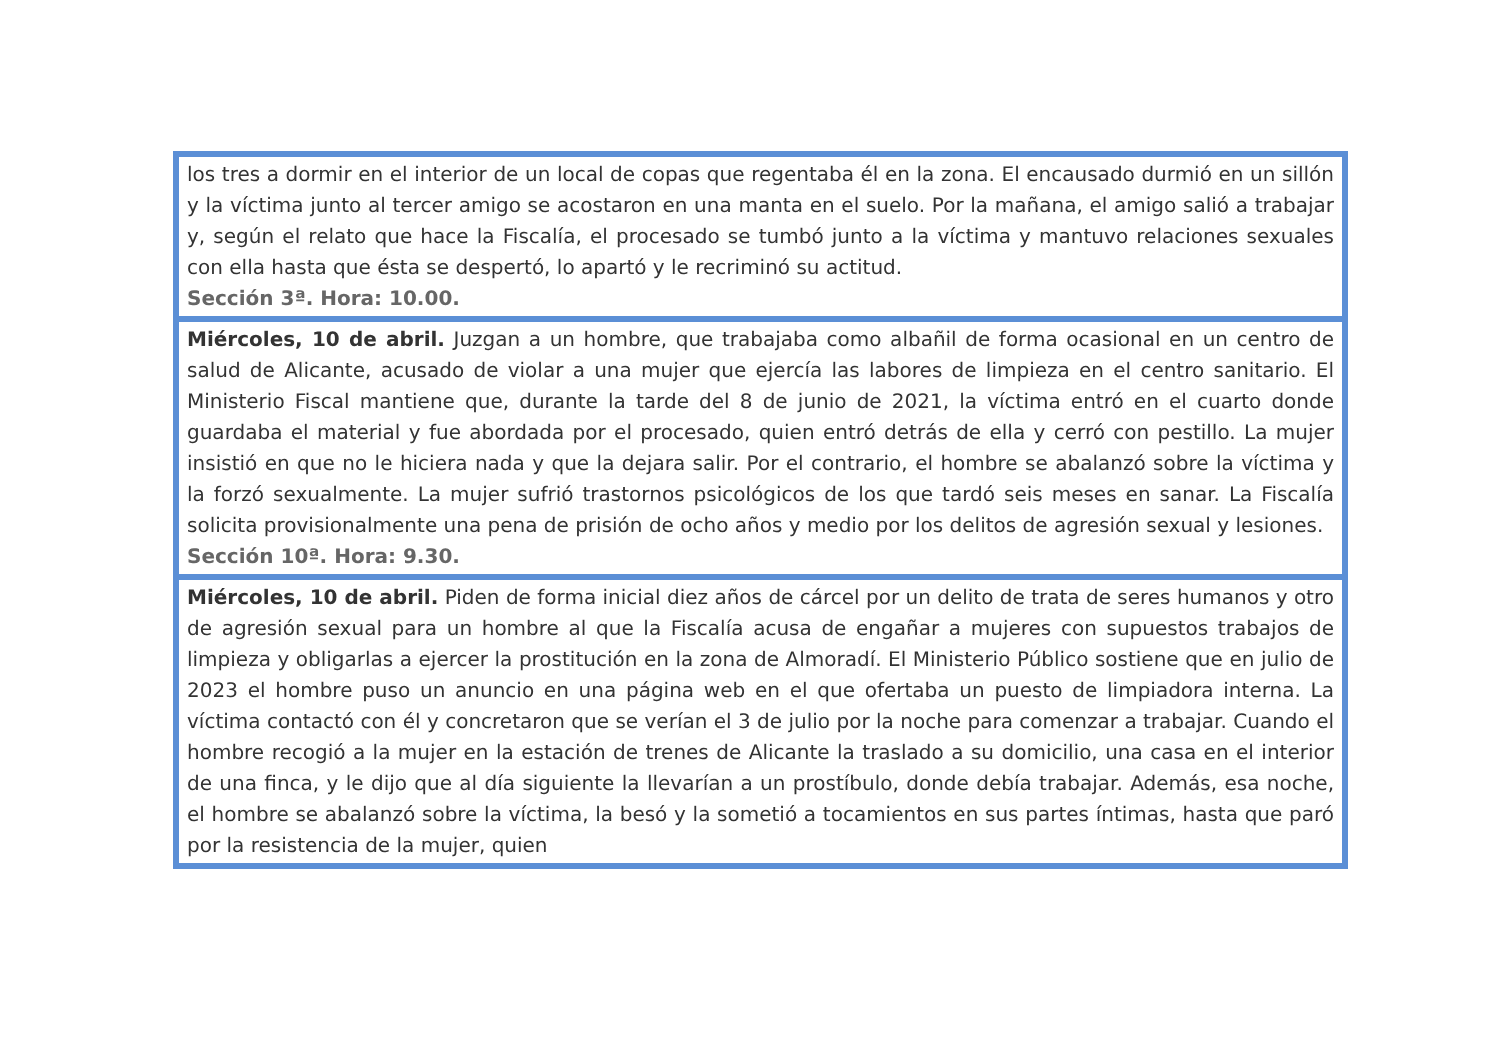| los tres a dormir en el interior de un local de copas que regentaba él en la zona. El encausado durmió en un sillón y la víctima junto al tercer amigo se acostaron en una manta en el suelo. Por la mañana, el amigo salió a trabajar y, según el relato que hace la Fiscalía, el procesado se tumbó junto a la víctima y mantuvo relaciones sexuales con ella hasta que ésta se despertó, lo apartó y le recriminó su actitud. Sección 3ª. Hora: 10.00. |
| Miércoles, 10 de abril. Juzgan a un hombre, que trabajaba como albañil de forma ocasional en un centro de salud de Alicante, acusado de violar a una mujer que ejercía las labores de limpieza en el centro sanitario. El Ministerio Fiscal mantiene que, durante la tarde del 8 de junio de 2021, la víctima entró en el cuarto donde guardaba el material y fue abordada por el procesado, quien entró detrás de ella y cerró con pestillo. La mujer insistió en que no le hiciera nada y que la dejara salir. Por el contrario, el hombre se abalanzó sobre la víctima y la forzó sexualmente. La mujer sufrió trastornos psicológicos de los que tardó seis meses en sanar. La Fiscalía solicita provisionalmente una pena de prisión de ocho años y medio por los delitos de agresión sexual y lesiones. Sección 10ª. Hora: 9.30. |
| Miércoles, 10 de abril. Piden de forma inicial diez años de cárcel por un delito de trata de seres humanos y otro de agresión sexual para un hombre al que la Fiscalía acusa de engañar a mujeres con supuestos trabajos de limpieza y obligarlas a ejercer la prostitución en la zona de Almoradí. El Ministerio Público sostiene que en julio de 2023 el hombre puso un anuncio en una página web en el que ofertaba un puesto de limpiadora interna. La víctima contactó con él y concretaron que se verían el 3 de julio por la noche para comenzar a trabajar. Cuando el hombre recogió a la mujer en la estación de trenes de Alicante la traslado a su domicilio, una casa en el interior de una finca, y le dijo que al día siguiente la llevarían a un prostíbulo, donde debía trabajar. Además, esa noche, el hombre se abalanzó sobre la víctima, la besó y la sometió a tocamientos en sus partes íntimas, hasta que paró por la resistencia de la mujer, quien |